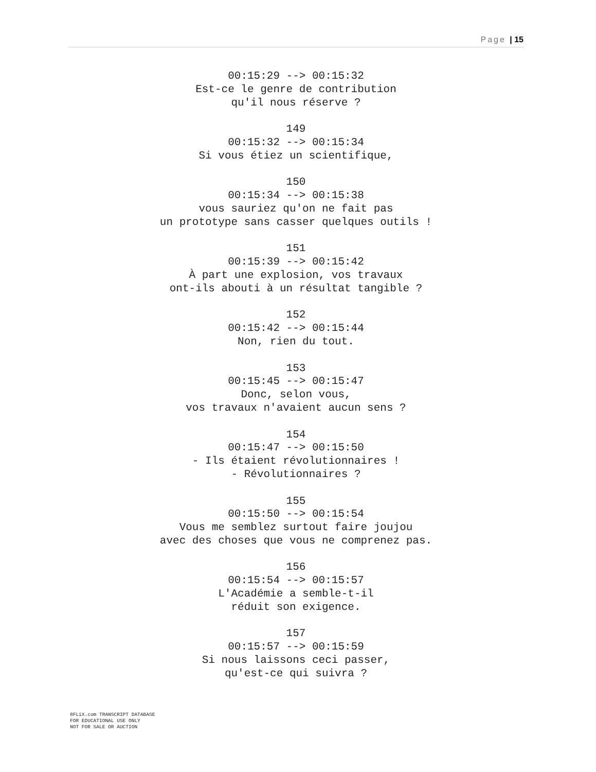Page | 15
00:15:29 --> 00:15:32 Est-ce le genre de contribution qu'il nous réserve ? 149 00:15:32 --> 00:15:34 Si vous étiez un scientifique, 150 00:15:34 --> 00:15:38 vous sauriez qu'on ne fait pas un prototype sans casser quelques outils ! 151 00:15:39 --> 00:15:42 À part une explosion, vos travaux ont-ils abouti à un résultat tangible ? 152 00:15:42 --> 00:15:44 Non, rien du tout. 153 00:15:45 --> 00:15:47 Donc, selon vous, vos travaux n'avaient aucun sens ? 154 00:15:47 --> 00:15:50 - Ils étaient révolutionnaires ! - Révolutionnaires ? 155 00:15:50 --> 00:15:54 Vous me semblez surtout faire joujou avec des choses que vous ne comprenez pas. 156 00:15:54 --> 00:15:57 L'Académie a semble-t-il réduit son exigence. 157 00:15:57 --> 00:15:59 Si nous laissons ceci passer, qu'est-ce qui suivra ?
8FLiX.com TRANSCRIPT DATABASE
FOR EDUCATIONAL USE ONLY
NOT FOR SALE OR AUCTION